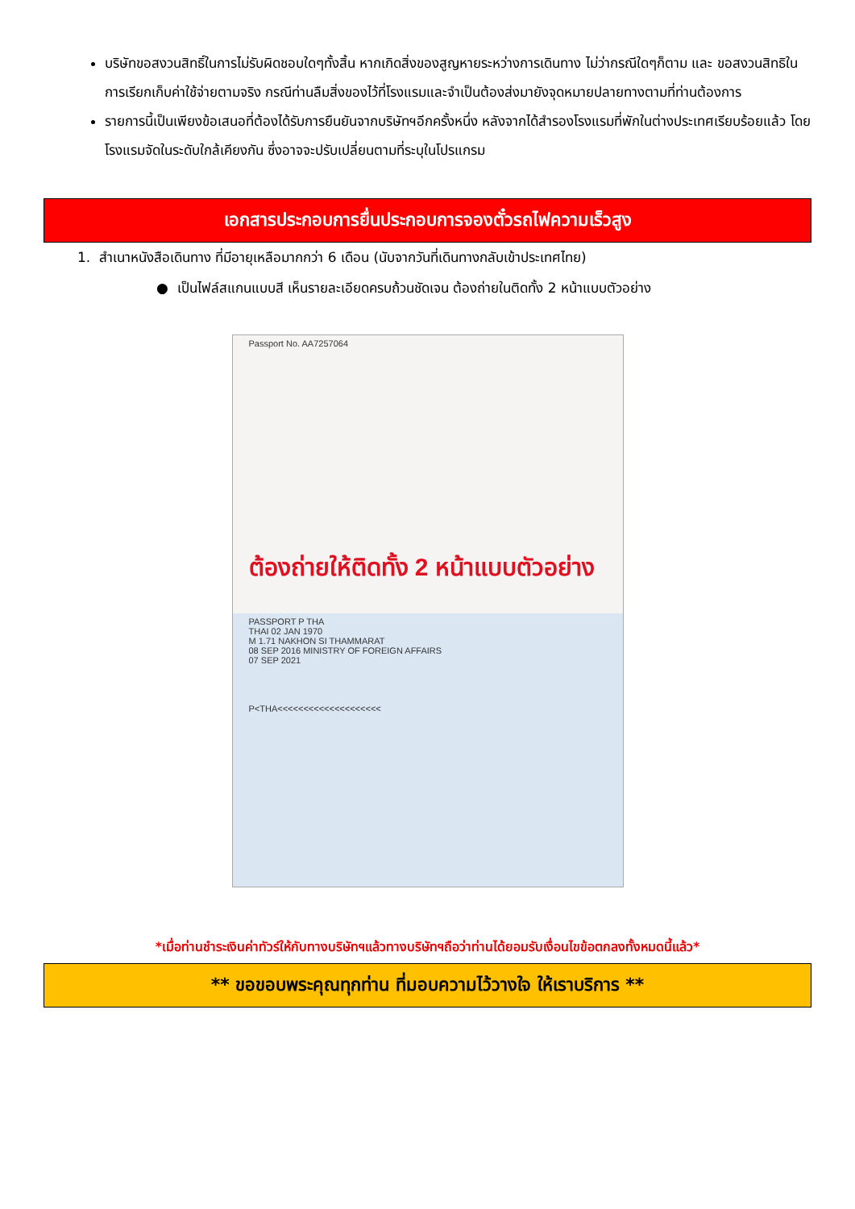บริษัทขอสงวนสิทธิ์ในการไม่รับผิดชอบใดๆทั้งสิ้น หากเกิดสิ่งของสูญหายระหว่างการเดินทาง ไม่ว่ากรณีใดๆก็ตาม และ ขอสงวนสิทธิในการเรียกเก็บค่าใช้จ่ายตามจริง กรณีท่านลืมสิ่งของไว้ที่โรงแรมและจำเป็นต้องส่งมายังจุดหมายปลายทางตามที่ท่านต้องการ
รายการนี้เป็นเพียงข้อเสนอที่ต้องได้รับการยืนยันจากบริษัทฯอีกครั้งหนึ่ง หลังจากได้สำรองโรงแรมที่พักในต่างประเทศเรียบร้อยแล้ว โดยโรงแรมจัดในระดับใกล้เคียงกัน ซึ่งอาจจะปรับเปลี่ยนตามที่ระบุในโปรแกรม
เอกสารประกอบการยื่นประกอบการจองตั๋วรถไฟความเร็วสูง
1. สำเนาหนังสือเดินทาง ที่มีอายุเหลือมากกว่า 6 เดือน (นับจากวันที่เดินทางกลับเข้าประเทศไทย)
● เป็นไฟล์สแกนแบบสี เห็นรายละเอียดครบถ้วนชัดเจน ต้องถ่ายในติดทั้ง 2 หน้าแบบตัวอย่าง
Passport No. AA7257064
ต้องถ่ายให้ติดทั้ง 2 หน้าแบบตัวอย่าง
PASSPORT P THA
THAI 02 JAN 1970
M 1.71 NAKHON SI THAMMARAT
08 SEP 2016 MINISTRY OF FOREIGN AFFAIRS
07 SEP 2021
P<THA<<<<<<<<<<<<<<<<<<<<
*เมื่อท่านชำระเงินค่าทัวร์ให้กับทางบริษัทฯแล้วทางบริษัทฯถือว่าท่านได้ยอมรับเงื่อนไขข้อตกลงทั้งหมดนี้แล้ว*
** ขอขอบพระคุณทุกท่าน ที่มอบความไว้วางใจ ให้เราบริการ **